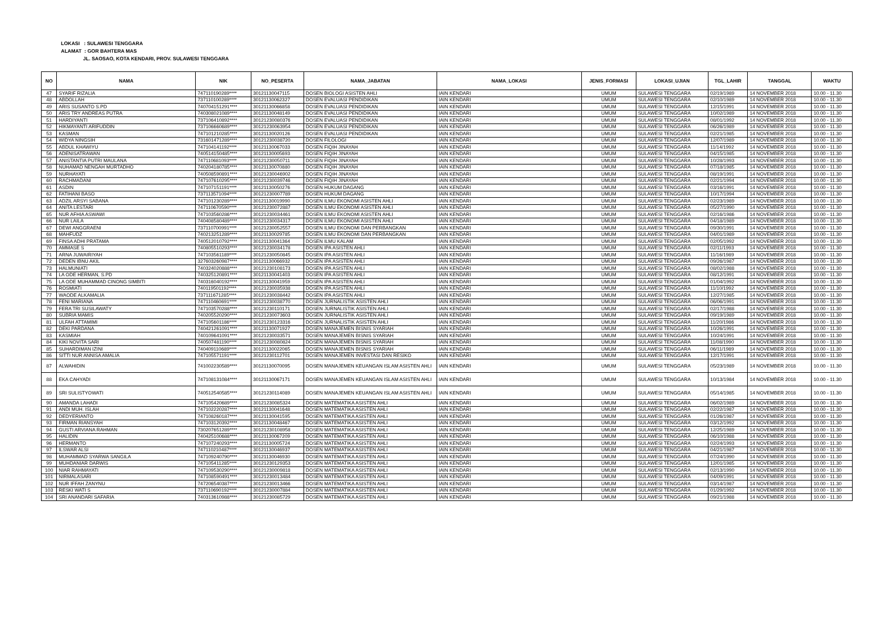LOKASI : SULAWESI TENGGARA
ALAMAT : GOR BAHTERA MAS
JL. SAOSAO, KOTA KENDARI, PROV. SULAWESI TENGGARA
| NO | NAMA | NIK | NO_PESERTA | NAMA_JABATAN | NAMA_LOKASI | JENIS_FORMASI | LOKASI_UJIAN | TGL_LAHIR | TANGGAL | WAKTU |
| --- | --- | --- | --- | --- | --- | --- | --- | --- | --- | --- |
| 47 | SYARIF RIZALIA | 747110190289**** | 30121130047115 | DOSEN BIOLOGI ASISTEN AHLI | IAIN KENDARI | UMUM | SULAWESI TENGGARA | 02/19/1989 | 14 NOVEMBER 2018 | 10.00 - 11.30 |
| 48 | ABDOLLAH | 737110100289**** | 30121130062327 | DOSEN EVALUASI PENDIDIKAN | IAIN KENDARI | UMUM | SULAWESI TENGGARA | 02/10/1989 | 14 NOVEMBER 2018 | 10.00 - 11.30 |
| 49 | ARIS SUSANTO S.PD | 740704151291**** | 30121130066858 | DOSEN EVALUASI PENDIDIKAN | IAIN KENDARI | UMUM | SULAWESI TENGGARA | 12/15/1991 | 14 NOVEMBER 2018 | 10.00 - 11.30 |
| 50 | ARIS TRY ANDREAS PUTRA | 740308021089**** | 30121130048149 | DOSEN EVALUASI PENDIDIKAN | IAIN KENDARI | UMUM | SULAWESI TENGGARA | 10/02/1989 | 14 NOVEMBER 2018 | 10.00 - 11.30 |
| 51 | HARDIYANTI | 737106410892**** | 30121230080376 | DOSEN EVALUASI PENDIDIKAN | IAIN KENDARI | UMUM | SULAWESI TENGGARA | 08/01/1992 | 14 NOVEMBER 2018 | 10.00 - 11.30 |
| 52 | HIKMAYANTI ARIFUDDIN | 737106660689**** | 30121230063954 | DOSEN EVALUASI PENDIDIKAN | IAIN KENDARI | UMUM | SULAWESI TENGGARA | 06/26/1989 | 14 NOVEMBER 2018 | 10.00 - 11.30 |
| 53 | KASMAN | 747101210285**** | 30121130020126 | DOSEN EVALUASI PENDIDIKAN | IAIN KENDARI | UMUM | SULAWESI TENGGARA | 02/21/1985 | 14 NOVEMBER 2018 | 10.00 - 11.30 |
| 54 | WIDYA NINGSIH | 731601471289**** | 30121230038720 | DOSEN FILOLOGI | IAIN KENDARI | UMUM | SULAWESI TENGGARA | 12/07/1989 | 14 NOVEMBER 2018 | 10.00 - 11.30 |
| 55 | ABDUL KHAWIYU | 747104141192**** | 30121130067033 | DOSEN FIQIH JINAYAH | IAIN KENDARI | UMUM | SULAWESI TENGGARA | 11/14/1992 | 14 NOVEMBER 2018 | 10.00 - 11.30 |
| 56 | ADENISATRAWAN | 740514150485**** | 30121130005693 | DOSEN FIQIH JINAYAH | IAIN KENDARI | UMUM | SULAWESI TENGGARA | 04/15/1985 | 14 NOVEMBER 2018 | 10.00 - 11.30 |
| 57 | ANISTANTIA PUTRI MAULANA | 747110681093**** | 30121230050711 | DOSEN FIQIH JINAYAH | IAIN KENDARI | UMUM | SULAWESI TENGGARA | 10/28/1993 | 14 NOVEMBER 2018 | 10.00 - 11.30 |
| 58 | NUHAMAD NENGAH MURTADHO | 740204180785**** | 30121130070880 | DOSEN FIQIH JINAYAH | IAIN KENDARI | UMUM | SULAWESI TENGGARA | 07/18/1985 | 14 NOVEMBER 2018 | 10.00 - 11.30 |
| 59 | NURHAYATI | 740508590891**** | 30121230046902 | DOSEN FIQIH JINAYAH | IAIN KENDARI | UMUM | SULAWESI TENGGARA | 08/19/1991 | 14 NOVEMBER 2018 | 10.00 - 11.30 |
| 60 | RACHMADANI | 747107610295**** | 30121230039746 | DOSEN FIQIH JINAYAH | IAIN KENDARI | UMUM | SULAWESI TENGGARA | 02/21/1994 | 14 NOVEMBER 2018 | 10.00 - 11.30 |
| 61 | ASDIN | 747107151191**** | 30121130050276 | DOSEN HUKUM DAGANG | IAIN KENDARI | UMUM | SULAWESI TENGGARA | 03/16/1991 | 14 NOVEMBER 2018 | 10.00 - 11.30 |
| 62 | FATIHANI BASO | 737113571094**** | 30121230007789 | DOSEN HUKUM DAGANG | IAIN KENDARI | UMUM | SULAWESI TENGGARA | 10/17/1994 | 14 NOVEMBER 2018 | 10.00 - 11.30 |
| 63 | ADZIL ARSYI SABANA | 747101230289**** | 30121130019990 | DOSEN ILMU EKONOMI ASISTEN AHLI | IAIN KENDARI | UMUM | SULAWESI TENGGARA | 02/23/1989 | 14 NOVEMBER 2018 | 10.00 - 11.30 |
| 64 | ANITA LESTARI | 747110670590**** | 30121230072887 | DOSEN ILMU EKONOMI ASISTEN AHLI | IAIN KENDARI | UMUM | SULAWESI TENGGARA | 05/27/1990 | 14 NOVEMBER 2018 | 10.00 - 11.30 |
| 65 | NUR AFHIA ASWAWI | 747103560286**** | 30121230034461 | DOSEN ILMU EKONOMI ASISTEN AHLI | IAIN KENDARI | UMUM | SULAWESI TENGGARA | 02/16/1986 | 14 NOVEMBER 2018 | 10.00 - 11.30 |
| 66 | NUR LAILA | 740408580489**** | 30121230034317 | DOSEN ILMU EKONOMI ASISTEN AHLI | IAIN KENDARI | UMUM | SULAWESI TENGGARA | 04/18/1989 | 14 NOVEMBER 2018 | 10.00 - 11.30 |
| 67 | DEWI ANGGRAENI | 737110700991**** | 30121230052557 | DOSEN ILMU EKONOMI DAN PERBANGKAN | IAIN KENDARI | UMUM | SULAWESI TENGGARA | 09/30/1991 | 14 NOVEMBER 2018 | 10.00 - 11.30 |
| 68 | MAHFUDZ | 740213251289**** | 30121130029785 | DOSEN ILMU EKONOMI DAN PERBANGKAN | IAIN KENDARI | UMUM | SULAWESI TENGGARA | 04/01/1989 | 14 NOVEMBER 2018 | 10.00 - 11.30 |
| 69 | FINSA ADHI PRATAMA | 740512010792**** | 30121130041364 | DOSEN ILMU KALAM | IAIN KENDARI | UMUM | SULAWESI TENGGARA | 02/05/1992 | 14 NOVEMBER 2018 | 10.00 - 11.30 |
| 70 | AMMASE S | 740805510293**** | 30121230034178 | DOSEN IPA ASISTEN AHLI | IAIN KENDARI | UMUM | SULAWESI TENGGARA | 02/11/1993 | 14 NOVEMBER 2018 | 10.00 - 11.30 |
| 71 | ARNA JUWAIRIYAH | 747103561189**** | 30121230050845 | DOSEN IPA ASISTEN AHLI | IAIN KENDARI | UMUM | SULAWESI TENGGARA | 11/16/1989 | 14 NOVEMBER 2018 | 10.00 - 11.30 |
| 72 | DEDEN IBNU AKIL | 327603260987**** | 30121130066932 | DOSEN IPA ASISTEN AHLI | IAIN KENDARI | UMUM | SULAWESI TENGGARA | 09/26/1987 | 14 NOVEMBER 2018 | 10.00 - 11.30 |
| 73 | HALMUNIATI | 740324020888**** | 30121230108173 | DOSEN IPA ASISTEN AHLI | IAIN KENDARI | UMUM | SULAWESI TENGGARA | 08/02/1988 | 14 NOVEMBER 2018 | 10.00 - 11.30 |
| 74 | LA ODE HERMAN, S.PD | 740325120891**** | 30121130041403 | DOSEN IPA ASISTEN AHLI | IAIN KENDARI | UMUM | SULAWESI TENGGARA | 08/12/1991 | 14 NOVEMBER 2018 | 10.00 - 11.30 |
| 75 | LA ODE MUHAMMAD CINONG SIMBITI | 740316040192**** | 30121130041959 | DOSEN IPA ASISTEN AHLI | IAIN KENDARI | UMUM | SULAWESI TENGGARA | 01/04/1992 | 14 NOVEMBER 2018 | 10.00 - 11.30 |
| 76 | ROSMIATI | 740119501192**** | 30121230035938 | DOSEN IPA ASISTEN AHLI | IAIN KENDARI | UMUM | SULAWESI TENGGARA | 11/10/1992 | 14 NOVEMBER 2018 | 10.00 - 11.30 |
| 77 | WAODE ALKAMALIA | 737111671285**** | 30121230038442 | DOSEN IPA ASISTEN AHLI | IAIN KENDARI | UMUM | SULAWESI TENGGARA | 12/27/1985 | 14 NOVEMBER 2018 | 10.00 - 11.30 |
| 78 | FENI MARIANA | 747110460691**** | 30121230038770 | DOSEN JURNALISTIK ASISTEN AHLI | IAIN KENDARI | UMUM | SULAWESI TENGGARA | 06/06/1991 | 14 NOVEMBER 2018 | 10.00 - 11.30 |
| 79 | FERA TRI SUSILAWATY | 747103570288**** | 30121230110171 | DOSEN JURNALISTIK ASISTEN AHLI | IAIN KENDARI | UMUM | SULAWESI TENGGARA | 02/17/1988 | 14 NOVEMBER 2018 | 10.00 - 11.30 |
| 80 | SUBRIA MAMIS | 740205520290**** | 30121230073603 | DOSEN JURNALISTIK ASISTEN AHLI | IAIN KENDARI | UMUM | SULAWESI TENGGARA | 09/19/1989 | 14 NOVEMBER 2018 | 10.00 - 11.30 |
| 81 | ULFAH ATTAMIMI | 747105601186**** | 30121230123316 | DOSEN JURNALISTIK ASISTEN AHLI | IAIN KENDARI | UMUM | SULAWESI TENGGARA | 11/20/1986 | 14 NOVEMBER 2018 | 10.00 - 11.30 |
| 82 | DEKI PARDANA | 740421261091**** | 30121130071927 | DOSEN MANAJEMEN BISNIS SYARIAH | IAIN KENDARI | UMUM | SULAWESI TENGGARA | 10/26/1991 | 14 NOVEMBER 2018 | 10.00 - 11.30 |
| 83 | KASMIAH | 740109641091**** | 30121230033571 | DOSEN MANAJEMEN BISNIS SYARIAH | IAIN KENDARI | UMUM | SULAWESI TENGGARA | 10/24/1991 | 14 NOVEMBER 2018 | 10.00 - 11.30 |
| 84 | KIKI NOVITA SARI | 740507481190**** | 30121230080824 | DOSEN MANAJEMEN BISNIS SYARIAH | IAIN KENDARI | UMUM | SULAWESI TENGGARA | 11/08/1990 | 14 NOVEMBER 2018 | 10.00 - 11.30 |
| 85 | SUHARDIMAN IZINI | 740409110689**** | 30121130022065 | DOSEN MANAJEMEN BISNIS SYARIAH | IAIN KENDARI | UMUM | SULAWESI TENGGARA | 06/11/1989 | 14 NOVEMBER 2018 | 10.00 - 11.30 |
| 86 | SITTI NUR ANNISA AMALIA | 747105571191**** | 30121230112701 | DOSEN MANAJEMEN INVESTASI DAN RESIKO | IAIN KENDARI | UMUM | SULAWESI TENGGARA | 12/17/1991 | 14 NOVEMBER 2018 | 10.00 - 11.30 |
| 87 | ALWAHIDIN | 741002230589**** | 30121130070095 | DOSEN MANAJEMEN KEUANGAN ISLAM ASISTEN AHLI | IAIN KENDARI | UMUM | SULAWESI TENGGARA | 05/23/1989 | 14 NOVEMBER 2018 | 10.00 - 11.30 |
| 88 | EKA CAHYADI | 747108131084**** | 30121130067171 | DOSEN MANAJEMEN KEUANGAN ISLAM ASISTEN AHLI | IAIN KENDARI | UMUM | SULAWESI TENGGARA | 10/13/1984 | 14 NOVEMBER 2018 | 10.00 - 11.30 |
| 89 | SRI SULISTYOWATI | 740512540585**** | 30121230114089 | DOSEN MANAJEMEN KEUANGAN ISLAM ASISTEN AHLI | IAIN KENDARI | UMUM | SULAWESI TENGGARA | 05/14/1985 | 14 NOVEMBER 2018 | 10.00 - 11.30 |
| 90 | AMANDA LAHADI | 747105420689**** | 30121230085324 | DOSEN MATEMATIKA ASISTEN AHLI | IAIN KENDARI | UMUM | SULAWESI TENGGARA | 06/02/1989 | 14 NOVEMBER 2018 | 10.00 - 11.30 |
| 91 | ANDI MUH. ISLAH | 747102220287**** | 30121130041648 | DOSEN MATEMATIKA ASISTEN AHLI | IAIN KENDARI | UMUM | SULAWESI TENGGARA | 02/22/1987 | 14 NOVEMBER 2018 | 10.00 - 11.30 |
| 92 | DEDYERIANTO | 747108260187**** | 30121130041595 | DOSEN MATEMATIKA ASISTEN AHLI | IAIN KENDARI | UMUM | SULAWESI TENGGARA | 01/26/1987 | 14 NOVEMBER 2018 | 10.00 - 11.30 |
| 93 | FIRMAN RIANSYAH | 747103120392**** | 30121130048467 | DOSEN MATEMATIKA ASISTEN AHLI | IAIN KENDARI | UMUM | SULAWESI TENGGARA | 03/12/1992 | 14 NOVEMBER 2018 | 10.00 - 11.30 |
| 94 | GUSTI ARVIANA RAHMAN | 730207651289**** | 30121230108958 | DOSEN MATEMATIKA ASISTEN AHLI | IAIN KENDARI | UMUM | SULAWESI TENGGARA | 12/25/1989 | 14 NOVEMBER 2018 | 10.00 - 11.30 |
| 95 | HALIDIN | 740425100688**** | 30121130067209 | DOSEN MATEMATIKA ASISTEN AHLI | IAIN KENDARI | UMUM | SULAWESI TENGGARA | 06/10/1988 | 14 NOVEMBER 2018 | 10.00 - 11.30 |
| 96 | HERMANTO | 747107240293**** | 30121130005724 | DOSEN MATEMATIKA ASISTEN AHLI | IAIN KENDARI | UMUM | SULAWESI TENGGARA | 02/24/1993 | 14 NOVEMBER 2018 | 10.00 - 11.30 |
| 97 | ILSWAR ALSI | 747110210487**** | 30121130046937 | DOSEN MATEMATIKA ASISTEN AHLI | IAIN KENDARI | UMUM | SULAWESI TENGGARA | 04/21/1987 | 14 NOVEMBER 2018 | 10.00 - 11.30 |
| 98 | MUHAMMAD SYARWA SANGILA | 747109240790**** | 30121130046930 | DOSEN MATEMATIKA ASISTEN AHLI | IAIN KENDARI | UMUM | SULAWESI TENGGARA | 07/24/1990 | 14 NOVEMBER 2018 | 10.00 - 11.30 |
| 99 | MUHDANIAR DARWIS | 747105411285**** | 30121230129353 | DOSEN MATEMATIKA ASISTEN AHLI | IAIN KENDARI | UMUM | SULAWESI TENGGARA | 12/01/1985 | 14 NOVEMBER 2018 | 10.00 - 11.30 |
| 100 | NIAR RAHMAYATI | 747109530290**** | 30121230009818 | DOSEN MATEMATIKA ASISTEN AHLI | IAIN KENDARI | UMUM | SULAWESI TENGGARA | 02/13/1990 | 14 NOVEMBER 2018 | 10.00 - 11.30 |
| 101 | NIRMALASARI | 747108590491**** | 30121230013484 | DOSEN MATEMATIKA ASISTEN AHLI | IAIN KENDARI | UMUM | SULAWESI TENGGARA | 04/09/1991 | 14 NOVEMBER 2018 | 10.00 - 11.30 |
| 102 | NUR IFFAH ZANYNU | 747206540387**** | 30121230013466 | DOSEN MATEMATIKA ASISTEN AHLI | IAIN KENDARI | UMUM | SULAWESI TENGGARA | 03/14/1987 | 14 NOVEMBER 2018 | 10.00 - 11.30 |
| 103 | RESKI WATI S | 737110690192**** | 30121230007884 | DOSEN MATEMATIKA ASISTEN AHLI | IAIN KENDARI | UMUM | SULAWESI TENGGARA | 01/29/1992 | 14 NOVEMBER 2018 | 10.00 - 11.30 |
| 104 | SRI ANANDARI SAFARIA | 740313610988**** | 30121230085729 | DOSEN MATEMATIKA ASISTEN AHLI | IAIN KENDARI | UMUM | SULAWESI TENGGARA | 09/21/1988 | 14 NOVEMBER 2018 | 10.00 - 11.30 |